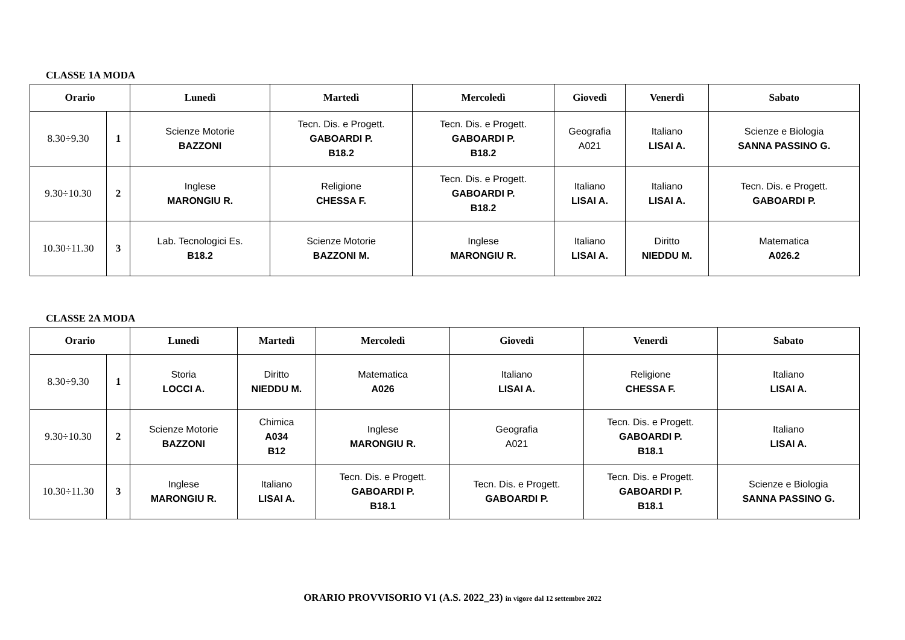CLASSE 1A MODA
| Orario | | Lunedì | Martedì | Mercoledì | Giovedì | Venerdì | Sabato |
| --- | --- | --- | --- | --- | --- | --- | --- |
| 8.30÷9.30 | 1 | Scienze Motorie BAZZONI | Tecn. Dis. e Progett. GABOARDI P. B18.2 | Tecn. Dis. e Progett. GABOARDI P. B18.2 | Geografia A021 | Italiano LISAI A. | Scienze e Biologia SANNA PASSINO G. |
| 9.30÷10.30 | 2 | Inglese MARONGIU R. | Religione CHESSA F. | Tecn. Dis. e Progett. GABOARDI P. B18.2 | Italiano LISAI A. | Italiano LISAI A. | Tecn. Dis. e Progett. GABOARDI P. |
| 10.30÷11.30 | 3 | Lab. Tecnologici Es. B18.2 | Scienze Motorie BAZZONI M. | Inglese MARONGIU R. | Italiano LISAI A. | Diritto NIEDDU M. | Matematica A026.2 |
CLASSE 2A MODA
| Orario | | Lunedì | Martedì | Mercoledì | Giovedì | Venerdì | Sabato |
| --- | --- | --- | --- | --- | --- | --- | --- |
| 8.30÷9.30 | 1 | Storia LOCCI A. | Diritto NIEDDU M. | Matematica A026 | Italiano LISAI A. | Religione CHESSA F. | Italiano LISAI A. |
| 9.30÷10.30 | 2 | Scienze Motorie BAZZONI | Chimica A034 B12 | Inglese MARONGIU R. | Geografia A021 | Tecn. Dis. e Progett. GABOARDI P. B18.1 | Italiano LISAI A. |
| 10.30÷11.30 | 3 | Inglese MARONGIU R. | Italiano LISAI A. | Tecn. Dis. e Progett. GABOARDI P. B18.1 | Tecn. Dis. e Progett. GABOARDI P. | Tecn. Dis. e Progett. GABOARDI P. B18.1 | Scienze e Biologia SANNA PASSINO G. |
ORARIO PROVVISORIO V1 (A.S. 2022_23) in vigore dal 12 settembre 2022